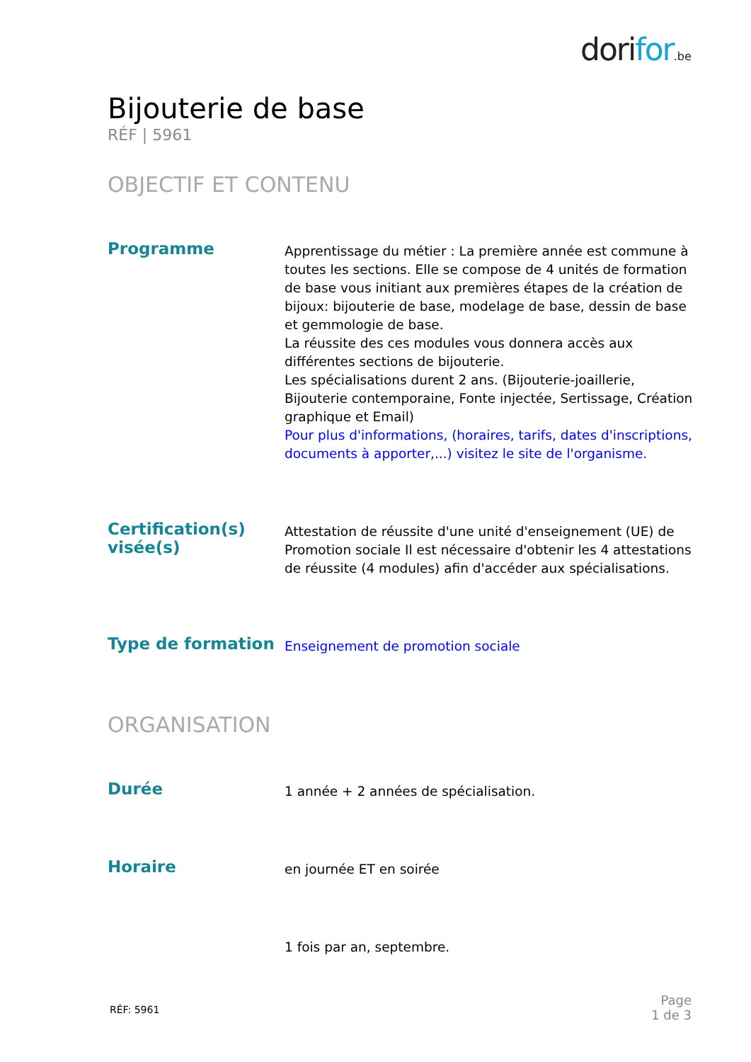dorifor.be
Bijouterie de base
RÉF | 5961
OBJECTIF ET CONTENU
Programme
Apprentissage du métier : La première année est commune à toutes les sections. Elle se compose de 4 unités de formation de base vous initiant aux premières étapes de la création de bijoux: bijouterie de base, modelage de base, dessin de base et gemmologie de base.
La réussite des ces modules vous donnera accès aux différentes sections de bijouterie.
Les spécialisations durent 2 ans. (Bijouterie-joaillerie, Bijouterie contemporaine, Fonte injectée, Sertissage, Création graphique et Email)
Pour plus d'informations, (horaires, tarifs, dates d'inscriptions, documents à apporter,...) visitez le site de l'organisme.
Certification(s) visée(s)
Attestation de réussite d'une unité d'enseignement (UE) de Promotion sociale Il est nécessaire d'obtenir les 4 attestations de réussite (4 modules) afin d'accéder aux spécialisations.
Type de formation
Enseignement de promotion sociale
ORGANISATION
Durée
1 année + 2 années de spécialisation.
Horaire
en journée ET en soirée
1 fois par an, septembre.
RÉF: 5961
Page
1 de 3